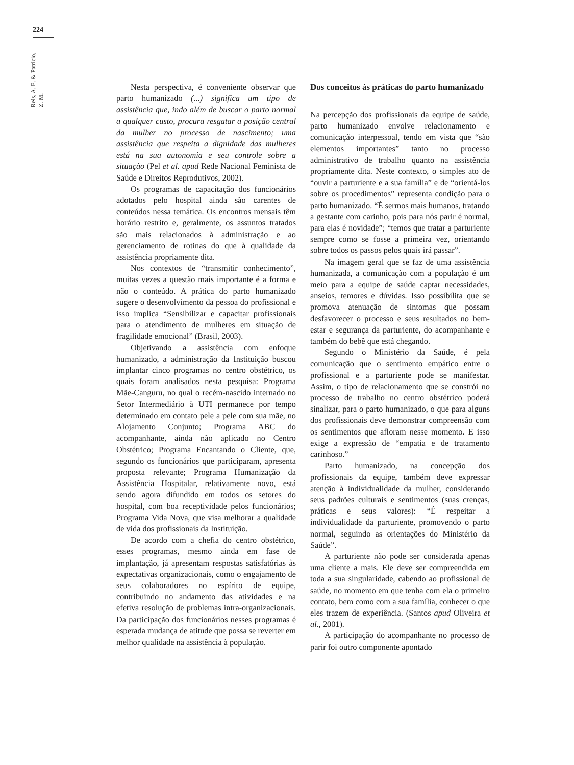224
Reis, A. E. & Patrício, Z. M.
Nesta perspectiva, é conveniente observar que parto humanizado (...) significa um tipo de assistência que, indo além de buscar o parto normal a qualquer custo, procura resgatar a posição central da mulher no processo de nascimento; uma assistência que respeita a dignidade das mulheres está na sua autonomia e seu controle sobre a situação (Pel et al. apud Rede Nacional Feminista de Saúde e Direitos Reprodutivos, 2002).
Os programas de capacitação dos funcionários adotados pelo hospital ainda são carentes de conteúdos nessa temática. Os encontros mensais têm horário restrito e, geralmente, os assuntos tratados são mais relacionados à administração e ao gerenciamento de rotinas do que à qualidade da assistência propriamente dita.
Nos contextos de “transmitir conhecimento”, muitas vezes a questão mais importante é a forma e não o conteúdo. A prática do parto humanizado sugere o desenvolvimento da pessoa do profissional e isso implica “Sensibilizar e capacitar profissionais para o atendimento de mulheres em situação de fragilidade emocional” (Brasil, 2003).
Objetivando a assistência com enfoque humanizado, a administração da Instituição buscou implantar cinco programas no centro obstétrico, os quais foram analisados nesta pesquisa: Programa Mãe-Canguru, no qual o recém-nascido internado no Setor Intermediário à UTI permanece por tempo determinado em contato pele a pele com sua mãe, no Alojamento Conjunto; Programa ABC do acompanhante, ainda não aplicado no Centro Obstétrico; Programa Encantando o Cliente, que, segundo os funcionários que participaram, apresenta proposta relevante; Programa Humanização da Assistência Hospitalar, relativamente novo, está sendo agora difundido em todos os setores do hospital, com boa receptividade pelos funcionários; Programa Vida Nova, que visa melhorar a qualidade de vida dos profissionais da Instituição.
De acordo com a chefia do centro obstétrico, esses programas, mesmo ainda em fase de implantação, já apresentam respostas satisfatórias às expectativas organizacionais, como o engajamento de seus colaboradores no espírito de equipe, contribuindo no andamento das atividades e na efetiva resolução de problemas intra-organizacionais. Da participação dos funcionários nesses programas é esperada mudança de atitude que possa se reverter em melhor qualidade na assistência à população.
Dos conceitos às práticas do parto humanizado
Na percepção dos profissionais da equipe de saúde, parto humanizado envolve relacionamento e comunicação interpessoal, tendo em vista que “são elementos importantes” tanto no processo administrativo de trabalho quanto na assistência propriamente dita. Neste contexto, o simples ato de “ouvir a parturiente e a sua família” e de “orientá-los sobre os procedimentos” representa condição para o parto humanizado. “É sermos mais humanos, tratando a gestante com carinho, pois para nós parir é normal, para elas é novidade”; “temos que tratar a parturiente sempre como se fosse a primeira vez, orientando sobre todos os passos pelos quais irá passar”.
Na imagem geral que se faz de uma assistência humanizada, a comunicação com a população é um meio para a equipe de saúde captar necessidades, anseios, temores e dúvidas. Isso possibilita que se promova atenuação de sintomas que possam desfavorecer o processo e seus resultados no bem-estar e segurança da parturiente, do acompanhante e também do bebê que está chegando.
Segundo o Ministério da Saúde, é pela comunicação que o sentimento empático entre o profissional e a parturiente pode se manifestar. Assim, o tipo de relacionamento que se constrói no processo de trabalho no centro obstétrico poderá sinalizar, para o parto humanizado, o que para alguns dos profissionais deve demonstrar compreensão com os sentimentos que afloram nesse momento. E isso exige a expressão de “empatia e de tratamento carinhoso.”
Parto humanizado, na concepção dos profissionais da equipe, também deve expressar atenção à individualidade da mulher, considerando seus padrões culturais e sentimentos (suas crenças, práticas e seus valores): “É respeitar a individualidade da parturiente, promovendo o parto normal, seguindo as orientações do Ministério da Saúde”.
A parturiente não pode ser considerada apenas uma cliente a mais. Ele deve ser compreendida em toda a sua singularidade, cabendo ao profissional de saúde, no momento em que tenha com ela o primeiro contato, bem como com a sua família, conhecer o que eles trazem de experiência. (Santos apud Oliveira et al., 2001).
A participação do acompanhante no processo de parir foi outro componente apontado